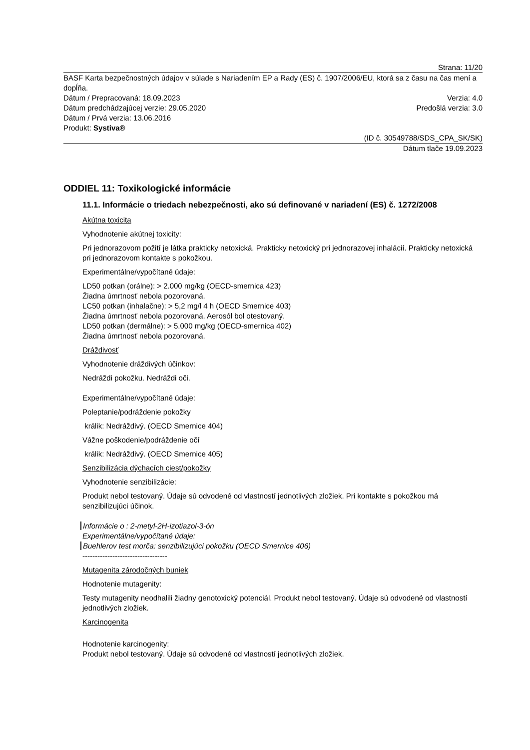Strana: 11/20
BASF Karta bezpečnostných údajov v súlade s Nariadením EP a Rady (ES) č. 1907/2006/EU, ktorá sa z času na čas mení a dopĺňa.
Dátum / Prepracovaná: 18.09.2023 Verzia: 4.0
Dátum predchádzajúcej verzie: 29.05.2020 Predošlá verzia: 3.0
Dátum / Prvá verzia: 13.06.2016
Produkt: Systiva®
(ID č. 30549788/SDS_CPA_SK/SK)
Dátum tlače 19.09.2023
ODDIEL 11: Toxikologické informácie
11.1. Informácie o triedach nebezpečnosti, ako sú definované v nariadení (ES) č. 1272/2008
Akútna toxicita
Vyhodnotenie akútnej toxicity:
Pri jednorazovom požití je látka prakticky netoxická. Prakticky netoxický pri jednorazovej inhalácií. Prakticky netoxická pri jednorazovom kontakte s pokožkou.
Experimentálne/vypočítané údaje:
LD50 potkan (orálne): > 2.000 mg/kg (OECD-smernica 423)
Žiadna úmrtnosť nebola pozorovaná.
LC50 potkan (inhalačne): > 5,2 mg/l 4 h (OECD Smernice 403)
Žiadna úmrtnosť nebola pozorovaná. Aerosól bol otestovaný.
LD50 potkan (dermálne): > 5.000 mg/kg (OECD-smernica 402)
Žiadna úmrtnosť nebola pozorovaná.
Dráždivosť
Vyhodnotenie dráždivých účinkov:
Nedráždi pokožku. Nedráždi oči.
Experimentálne/vypočítané údaje:
Poleptanie/podráždenie pokožky
králik: Nedráždivý. (OECD Smernice 404)
Vážne poškodenie/podráždenie očí
králik: Nedráždivý. (OECD Smernice 405)
Senzibilizácia dýchacích ciest/pokožky
Vyhodnotenie senzibilizácie:
Produkt nebol testovaný. Údaje sú odvodené od vlastností jednotlivých zložiek. Pri kontakte s pokožkou má senzibilizujúci účinok.
Informácie o : 2-metyl-2H-izotiazol-3-ón
Experimentálne/vypočítané údaje:
Buehlerov test morča: senzibilizujúci pokožku (OECD Smernice 406)
----------------------------------
Mutagenita zárodočných buniek
Hodnotenie mutagenity:
Testy mutagenity neodhalili žiadny genotoxický potenciál. Produkt nebol testovaný. Údaje sú odvodené od vlastností jednotlivých zložiek.
Karcinogenita
Hodnotenie karcinogenity:
Produkt nebol testovaný. Údaje sú odvodené od vlastností jednotlivých zložiek.